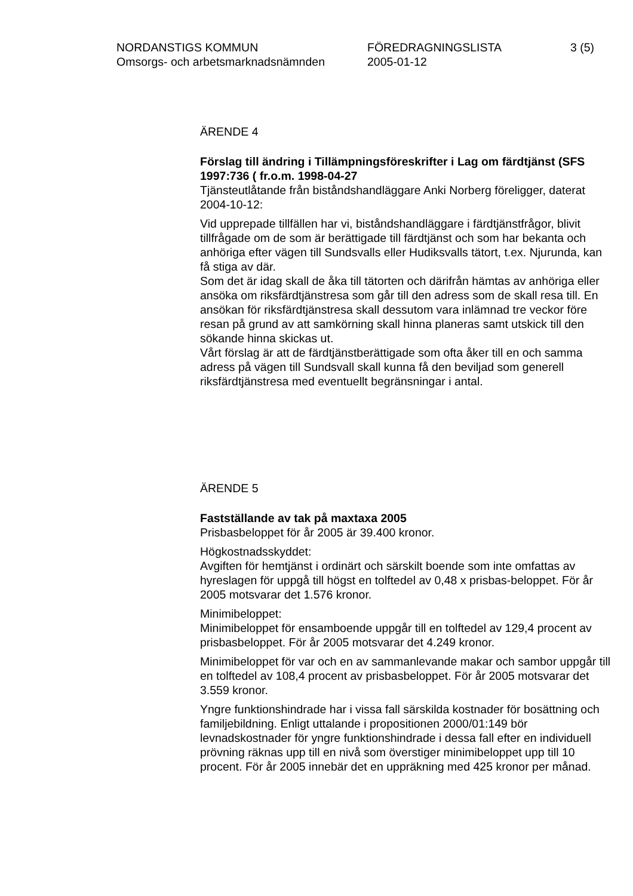NORDANSTIGS KOMMUN FÖREDRAGNINGSLISTA 3 (5)
Omsorgs- och arbetsmarknadsnämnden 2005-01-12
ÄRENDE 4
Förslag till ändring i Tillämpningsföreskrifter i Lag om färdtjänst (SFS 1997:736 ( fr.o.m. 1998-04-27
Tjänsteutlåtande från biståndshandläggare Anki Norberg föreligger, daterat 2004-10-12:
Vid upprepade tillfällen har vi, biståndshandläggare i färdtjänstfrågor, blivit tillfrågade om de som är berättigade till färdtjänst och som har bekanta och anhöriga efter vägen till Sundsvalls eller Hudiksvalls tätort, t.ex. Njurunda, kan få stiga av där.
Som det är idag skall de åka till tätorten och därifrån hämtas av anhöriga eller ansöka om riksfärdtjänstresa som går till den adress som de skall resa till. En ansökan för riksfärdtjänstresa skall dessutom vara inlämnad tre veckor före resan på grund av att samkörning skall hinna planeras samt utskick till den sökande hinna skickas ut.
Vårt förslag är att de färdtjänstberättigade som ofta åker till en och samma adress på vägen till Sundsvall skall kunna få den beviljad som generell riksfärdtjänstresa med eventuellt begränsningar i antal.
ÄRENDE 5
Fastställande av tak på maxtaxa 2005
Prisbasbeloppet för år 2005 är 39.400 kronor.
Högkostnadsskyddet:
Avgiften för hemtjänst i ordinärt och särskilt boende som inte omfattas av hyreslagen för uppgå till högst en tolftedel av 0,48 x prisbas-beloppet. För år 2005 motsvarar det 1.576 kronor.
Minimibeloppet:
Minimibeloppet för ensamboende uppgår till en tolftedel av 129,4 procent av prisbasbeloppet. För år 2005 motsvarar det 4.249 kronor.
Minimibeloppet för var och en av sammanlevande makar och sambor uppgår till en tolftedel av 108,4 procent av prisbasbeloppet. För år 2005 motsvarar det 3.559 kronor.
Yngre funktionshindrade har i vissa fall särskilda kostnader för bosättning och familjebildning. Enligt uttalande i propositionen 2000/01:149 bör levnadskostnader för yngre funktionshindrade i dessa fall efter en individuell prövning räknas upp till en nivå som överstiger minimibeloppet upp till 10 procent. För år 2005 innebär det en uppräkning med 425 kronor per månad.